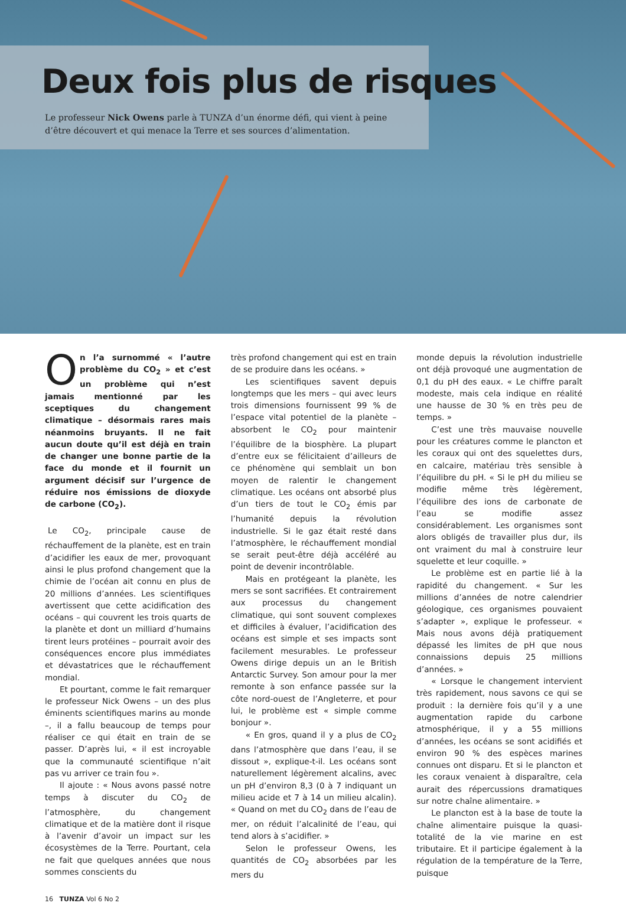Deux fois plus de risques
Le professeur Nick Owens parle à TUNZA d’un énorme défi, qui vient à peine d’être découvert et qui menace la Terre et ses sources d’alimentation.
On l’a surnommé « l’autre problème du CO<sub>2</sub> » et c’est un problème qui n’est jamais mentionné par les sceptiques du changement climatique – désormais rares mais néanmoins bruyants. Il ne fait aucun doute qu’il est déjà en train de changer une bonne partie de la face du monde et il fournit un argument décisif sur l’urgence de réduire nos émissions de dioxyde de carbone (CO<sub>2</sub>).
Le CO<sub>2</sub>, principale cause de réchauffement de la planète, est en train d’acidifier les eaux de mer, provoquant ainsi le plus profond changement que la chimie de l’océan ait connu en plus de 20 millions d’années. Les scientifiques avertissent que cette acidification des océans – qui couvrent les trois quarts de la planète et dont un milliard d’humains tirent leurs protéines – pourrait avoir des conséquences encore plus immédiates et dévastatrices que le réchauffement mondial.
Et pourtant, comme le fait remarquer le professeur Nick Owens – un des plus éminents scientifiques marins au monde –, il a fallu beaucoup de temps pour réaliser ce qui était en train de se passer. D’après lui, « il est incroyable que la communauté scientifique n’ait pas vu arriver ce train fou ».
Il ajoute : « Nous avons passé notre temps à discuter du CO<sub>2</sub> de l’atmosphère, du changement climatique et de la matière dont il risque à l’avenir d’avoir un impact sur les écosystèmes de la Terre. Pourtant, cela ne fait que quelques années que nous sommes conscients du
très profond changement qui est en train de se produire dans les océans. »
Les scientifiques savent depuis longtemps que les mers – qui avec leurs trois dimensions fournissent 99 % de l’espace vital potentiel de la planète – absorbent le CO<sub>2</sub> pour maintenir l’équilibre de la biosphère. La plupart d’entre eux se félicitaient d’ailleurs de ce phénomène qui semblait un bon moyen de ralentir le changement climatique. Les océans ont absorbé plus d’un tiers de tout le CO<sub>2</sub> émis par l’humanité depuis la révolution industrielle. Si le gaz était resté dans l’atmosphère, le réchauffement mondial se serait peut-être déjà accéléré au point de devenir incontrôlable.
Mais en protégeant la planète, les mers se sont sacrifiées. Et contrairement aux processus du changement climatique, qui sont souvent complexes et difficiles à évaluer, l’acidification des océans est simple et ses impacts sont facilement mesurables. Le professeur Owens dirige depuis un an le British Antarctic Survey. Son amour pour la mer remonte à son enfance passée sur la côte nord-ouest de l’Angleterre, et pour lui, le problème est « simple comme bonjour ».
« En gros, quand il y a plus de CO<sub>2</sub> dans l’atmosphère que dans l’eau, il se dissout », explique-t-il. Les océans sont naturellement légèrement alcalins, avec un pH d’environ 8,3 (0 à 7 indiquant un milieu acide et 7 à 14 un milieu alcalin). « Quand on met du CO<sub>2</sub> dans de l’eau de mer, on réduit l’alcalinité de l’eau, qui tend alors à s’acidifier. »
Selon le professeur Owens, les quantités de CO<sub>2</sub> absorbées par les mers du
monde depuis la révolution industrielle ont déjà provoqué une augmentation de 0,1 du pH des eaux. « Le chiffre paraît modeste, mais cela indique en réalité une hausse de 30 % en très peu de temps. »
C’est une très mauvaise nouvelle pour les créatures comme le plancton et les coraux qui ont des squelettes durs, en calcaire, matériau très sensible à l’équilibre du pH. « Si le pH du milieu se modifie même très légèrement, l’équilibre des ions de carbonate de l’eau se modifie assez considérablement. Les organismes sont alors obligés de travailler plus dur, ils ont vraiment du mal à construire leur squelette et leur coquille. »
Le problème est en partie lié à la rapidité du changement. « Sur les millions d’années de notre calendrier géologique, ces organismes pouvaient s’adapter », explique le professeur. « Mais nous avons déjà pratiquement dépassé les limites de pH que nous connaissions depuis 25 millions d’années. »
« Lorsque le changement intervient très rapidement, nous savons ce qui se produit : la dernière fois qu’il y a une augmentation rapide du carbone atmosphérique, il y a 55 millions d’années, les océans se sont acidifiés et environ 90 % des espèces marines connues ont disparu. Et si le plancton et les coraux venaient à disparaître, cela aurait des répercussions dramatiques sur notre chaîne alimentaire. »
Le plancton est à la base de toute la chaîne alimentaire puisque la quasi-totalité de la vie marine en est tributaire. Et il participe également à la régulation de la température de la Terre, puisque
16 TUNZA Vol 6 No 2